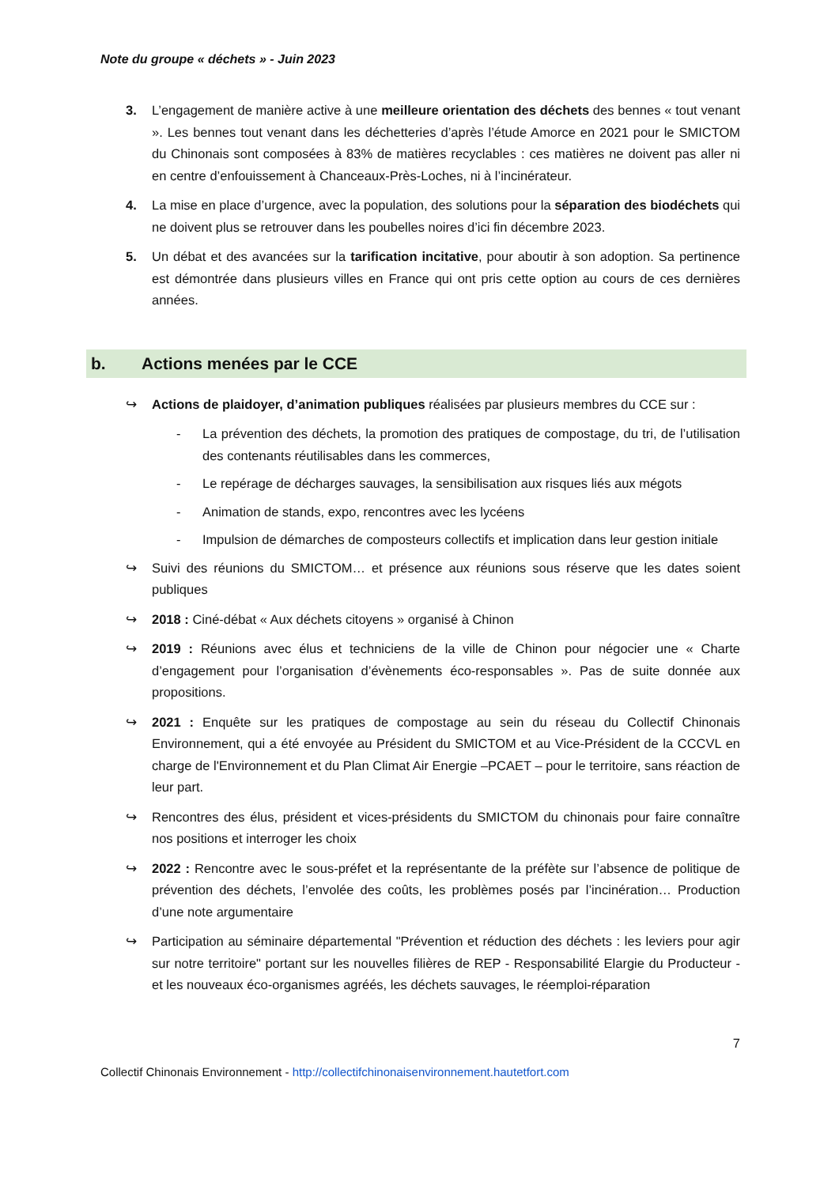Note du groupe « déchets » - Juin 2023
3. L’engagement de manière active à une meilleure orientation des déchets des bennes « tout venant ». Les bennes tout venant dans les déchetteries d’après l’étude Amorce en 2021 pour le SMICTOM du Chinonais sont composées à 83% de matières recyclables : ces matières ne doivent pas aller ni en centre d’enfouissement à Chanceaux-Près-Loches, ni à l’incinérateur.
4. La mise en place d’urgence, avec la population, des solutions pour la séparation des biodéchets qui ne doivent plus se retrouver dans les poubelles noires d’ici fin décembre 2023.
5. Un débat et des avancées sur la tarification incitative, pour aboutir à son adoption. Sa pertinence est démontrée dans plusieurs villes en France qui ont pris cette option au cours de ces dernières années.
b. Actions menées par le CCE
↪ Actions de plaidoyer, d’animation publiques réalisées par plusieurs membres du CCE sur :
- La prévention des déchets, la promotion des pratiques de compostage, du tri, de l’utilisation des contenants réutilisables dans les commerces,
- Le repérage de décharges sauvages, la sensibilisation aux risques liés aux mégots
- Animation de stands, expo, rencontres avec les lycéens
- Impulsion de démarches de composteurs collectifs et implication dans leur gestion initiale
↪ Suivi des réunions du SMICTOM… et présence aux réunions sous réserve que les dates soient publiques
↪ 2018 : Ciné-débat « Aux déchets citoyens » organisé à Chinon
↪ 2019 : Réunions avec élus et techniciens de la ville de Chinon pour négocier une « Charte d’engagement pour l’organisation d’évènements éco-responsables ». Pas de suite donnée aux propositions.
↪ 2021 : Enquête sur les pratiques de compostage au sein du réseau du Collectif Chinonais Environnement, qui a été envoyée au Président du SMICTOM et au Vice-Président de la CCCVL en charge de l'Environnement et du Plan Climat Air Energie –PCAET – pour le territoire, sans réaction de leur part.
↪ Rencontres des élus, président et vices-présidents du SMICTOM du chinonais pour faire connaître nos positions et interroger les choix
↪ 2022 : Rencontre avec le sous-préfet et la représentante de la préfète sur l’absence de politique de prévention des déchets, l’envolée des coûts, les problèmes posés par l’incinération… Production d’une note argumentaire
↪ Participation au séminaire départemental "Prévention et réduction des déchets : les leviers pour agir sur notre territoire" portant sur les nouvelles filières de REP - Responsabilité Elargie du Producteur - et les nouveaux éco-organismes agréés, les déchets sauvages, le réemploi-réparation
7
Collectif Chinonais Environnement - http://collectifchinonaisenvironnement.hautetfort.com